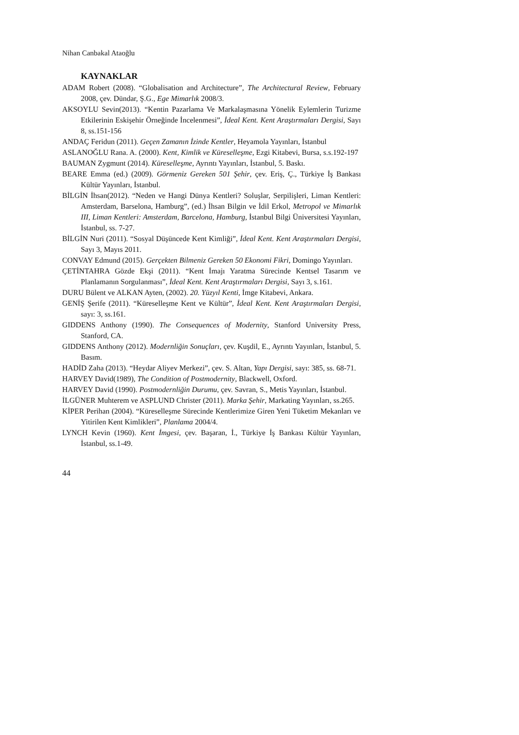Nihan Canbakal Ataoğlu
KAYNAKLAR
ADAM Robert (2008). “Globalisation and Architecture”, The Architectural Review, February 2008, çev. Dündar, Ş.G., Ege Mimarlık 2008/3.
AKSOYLU Sevin(2013). “Kentin Pazarlama Ve Markalaşmasına Yönelik Eylemlerin Turizme Etkilerinin Eskişehir Örneğinde İncelenmesi”, İdeal Kent. Kent Araştırmaları Dergisi, Sayı 8, ss.151-156
ANDAÇ Feridun (2011). Geçen Zamanın İzinde Kentler, Heyamola Yayınları, İstanbul
ASLANOĞLU Rana. A. (2000). Kent, Kimlik ve Küreselleşme, Ezgi Kitabevi, Bursa, s.s.192-197
BAUMAN Zygmunt (2014). Küreselleşme, Ayrıntı Yayınları, İstanbul, 5. Baskı.
BEARE Emma (ed.) (2009). Görmeniz Gereken 501 Şehir, çev. Eriş, Ç., Türkiye İş Bankası Kültür Yayınları, İstanbul.
BİLGİN İhsan(2012). “Neden ve Hangi Dünya Kentleri? Soluşlar, Serpilişleri, Liman Kentleri: Amsterdam, Barselona, Hamburg”, (ed.) İhsan Bilgin ve İdil Erkol, Metropol ve Mimarlık III, Liman Kentleri: Amsterdam, Barcelona, Hamburg, İstanbul Bilgi Üniversitesi Yayınları, İstanbul, ss. 7-27.
BİLGİN Nuri (2011). “Sosyal Düşüncede Kent Kimliği”, İdeal Kent. Kent Araştırmaları Dergisi, Sayı 3, Mayıs 2011.
CONVAY Edmund (2015). Gerçekten Bilmeniz Gereken 50 Ekonomi Fikri, Domingo Yayınları.
ÇETİNTAHRA Gözde Ekşi (2011). “Kent İmajı Yaratma Sürecinde Kentsel Tasarım ve Planlamanın Sorgulanması”, İdeal Kent. Kent Araştırmaları Dergisi, Sayı 3, s.161.
DURU Bülent ve ALKAN Ayten, (2002). 20. Yüzyıl Kenti, İmge Kitabevi, Ankara.
GENİŞ Şerife (2011). “Küreselleşme Kent ve Kültür”, İdeal Kent. Kent Araştırmaları Dergisi, sayı: 3, ss.161.
GIDDENS Anthony (1990). The Consequences of Modernity, Stanford University Press, Stanford, CA.
GIDDENS Anthony (2012). Modernliğin Sonuçları, çev. Kuşdil, E., Ayrıntı Yayınları, İstanbul, 5. Basım.
HADİD Zaha (2013). “Heydar Aliyev Merkezi”, çev. S. Altan, Yapı Dergisi, sayı: 385, ss. 68-71.
HARVEY David(1989), The Condition of Postmodernity, Blackwell, Oxford.
HARVEY David (1990). Postmodernliğin Durumu, çev. Savran, S., Metis Yayınları, İstanbul.
İLGÜNER Muhterem ve ASPLUND Christer (2011). Marka Şehir, Markating Yayınları, ss.265.
KİPER Perihan (2004). “Küreselleşme Sürecinde Kentlerimize Giren Yeni Tüketim Mekanları ve Yitirilen Kent Kimlikleri”, Planlama 2004/4.
LYNCH Kevin (1960). Kent İmgesi, çev. Başaran, İ., Türkiye İş Bankası Kültür Yayınları, İstanbul, ss.1-49.
44